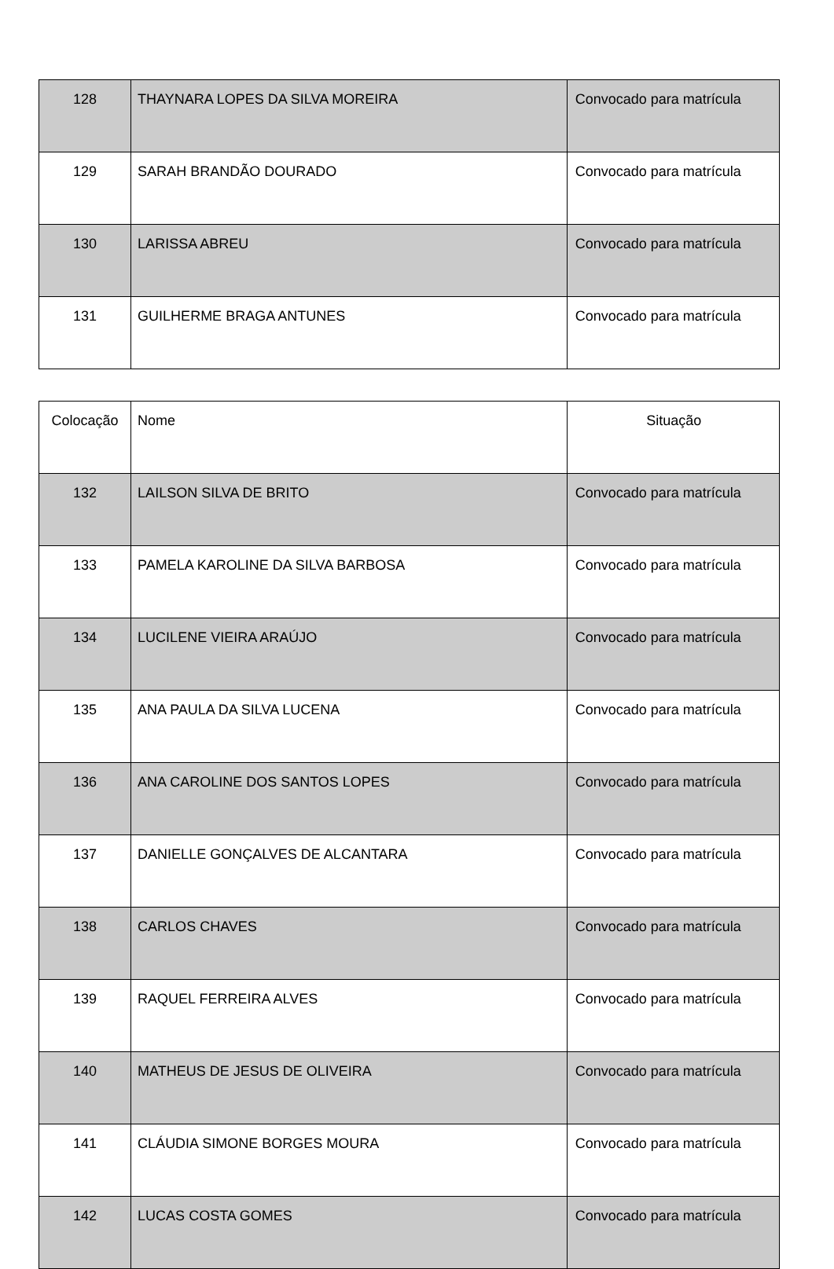| 128 | THAYNARA LOPES DA SILVA MOREIRA | Convocado para matrícula |
| 129 | SARAH BRANDÃO DOURADO | Convocado para matrícula |
| 130 | LARISSA ABREU | Convocado para matrícula |
| 131 | GUILHERME BRAGA ANTUNES | Convocado para matrícula |
| Colocação | Nome | Situação |
| --- | --- | --- |
| 132 | LAILSON SILVA DE BRITO | Convocado para matrícula |
| 133 | PAMELA KAROLINE DA SILVA BARBOSA | Convocado para matrícula |
| 134 | LUCILENE VIEIRA ARAÚJO | Convocado para matrícula |
| 135 | ANA PAULA DA SILVA LUCENA | Convocado para matrícula |
| 136 | ANA CAROLINE DOS SANTOS LOPES | Convocado para matrícula |
| 137 | DANIELLE GONÇALVES DE ALCANTARA | Convocado para matrícula |
| 138 | CARLOS CHAVES | Convocado para matrícula |
| 139 | RAQUEL FERREIRA ALVES | Convocado para matrícula |
| 140 | MATHEUS DE JESUS DE OLIVEIRA | Convocado para matrícula |
| 141 | CLÁUDIA SIMONE BORGES MOURA | Convocado para matrícula |
| 142 | LUCAS COSTA GOMES | Convocado para matrícula |